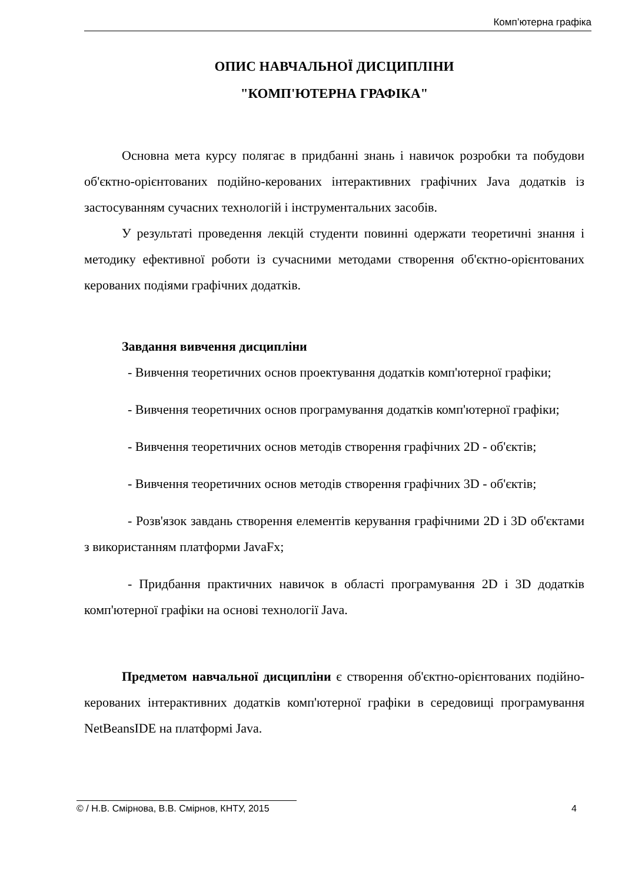Комп’ютерна графіка
ОПИС НАВЧАЛЬНОЇ ДИСЦИПЛІНИ
"КОМП'ЮТЕРНА ГРАФІКА"
Основна мета курсу полягає в придбанні знань і навичок розробки та побудови об'єктно-орієнтованих подійно-керованих інтерактивних графічних Java додатків із застосуванням сучасних технологій і інструментальних засобів.
У результаті проведення лекцій студенти повинні одержати теоретичні знання і методику ефективної роботи із сучасними методами створення об'єктно-орієнтованих керованих подіями графічних додатків.
Завдання вивчення дисципліни
- Вивчення теоретичних основ проектування додатків комп'ютерної графіки;
- Вивчення теоретичних основ програмування додатків комп'ютерної графіки;
- Вивчення теоретичних основ методів створення графічних 2D - об'єктів;
- Вивчення теоретичних основ методів створення графічних 3D - об'єктів;
- Розв'язок завдань створення елементів керування графічними 2D і 3D об'єктами з використанням платформи JavaFx;
- Придбання практичних навичок в області програмування 2D і 3D додатків комп'ютерної графіки на основі технології Java.
Предметом навчальної дисципліни є створення об'єктно-орієнтованих подійно-керованих інтерактивних додатків комп'ютерної графіки в середовищі програмування NetBeansIDE на платформі Java.
4 © / Н.В. Смірнова, В.В. Смірнов, КНТУ, 2015